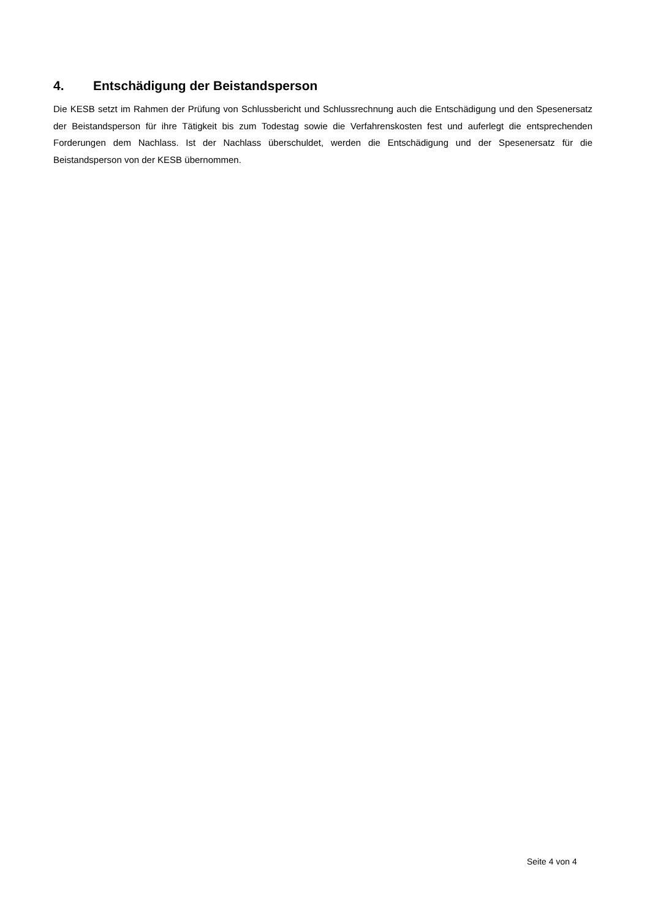4. Entschädigung der Beistandsperson
Die KESB setzt im Rahmen der Prüfung von Schlussbericht und Schlussrechnung auch die Entschädigung und den Spesenersatz der Beistandsperson für ihre Tätigkeit bis zum Todestag sowie die Verfahrenskosten fest und auferlegt die entsprechenden Forderungen dem Nachlass. Ist der Nachlass überschuldet, werden die Entschädigung und der Spesenersatz für die Beistandsperson von der KESB übernommen.
Seite 4 von 4